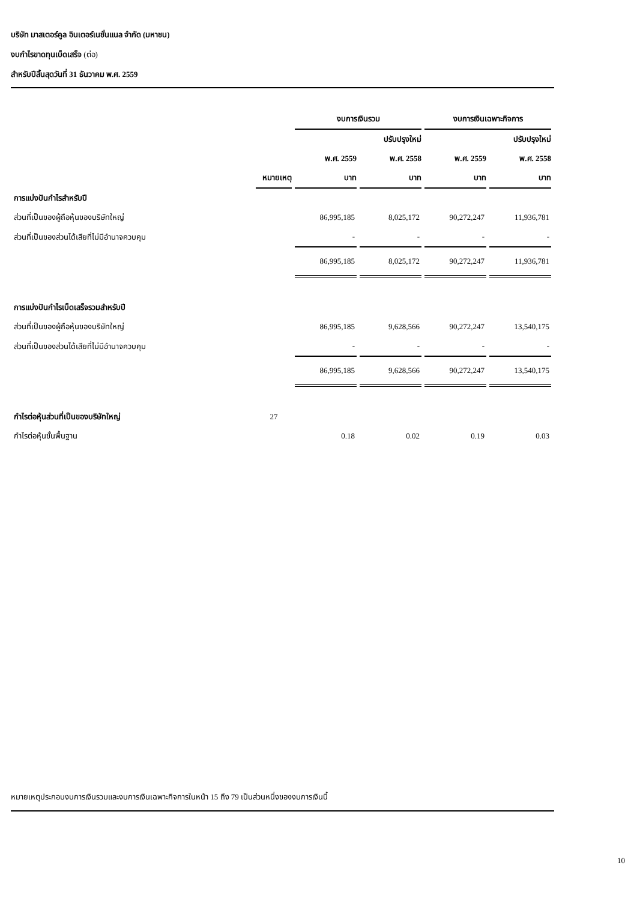บริษัท มาสเตอร์คูล อินเตอร์เนชั่นแนล จำกัด (มหาชน)
งบกำไรขาดทุนเบ็ดเสร็จ (ต่อ)
สำหรับปีสิ้นสุดวันที่ 31 ธันวาคม พ.ศ. 2559
| | | งบการเงินรวม | | งบการเงินเฉพาะกิจการ | |
| | | | ปรับปรุงใหม่ | | ปรับปรุงใหม่ |
| | | พ.ศ. 2559 | พ.ศ. 2558 | พ.ศ. 2559 | พ.ศ. 2558 |
| | หมายเหตุ | บาท | บาท | บาท | บาท |
| การแบ่งปันกำไรสำหรับปี | | | | | |
| ส่วนที่เป็นของผู้ถือหุ้นของบริษัทใหญ่ | | 86,995,185 | 8,025,172 | 90,272,247 | 11,936,781 |
| ส่วนที่เป็นของส่วนได้เสียที่ไม่มีอำนาจควบคุม | | - | - | - | - |
| | | 86,995,185 | 8,025,172 | 90,272,247 | 11,936,781 |
| การแบ่งปันกำไรเบ็ดเสร็จรวมสำหรับปี | | | | | |
| ส่วนที่เป็นของผู้ถือหุ้นของบริษัทใหญ่ | | 86,995,185 | 9,628,566 | 90,272,247 | 13,540,175 |
| ส่วนที่เป็นของส่วนได้เสียที่ไม่มีอำนาจควบคุม | | - | - | - | - |
| | | 86,995,185 | 9,628,566 | 90,272,247 | 13,540,175 |
| กำไรต่อหุ้นส่วนที่เป็นของบริษัทใหญ่ | 27 | | | | |
| กำไรต่อหุ้นขั้นพื้นฐาน | | 0.18 | 0.02 | 0.19 | 0.03 |
หมายเหตุประกอบงบการเงินรวมและงบการเงินเฉพาะกิจการในหน้า 15 ถึง 79 เป็นส่วนหนึ่งของงบการเงินนี้
10